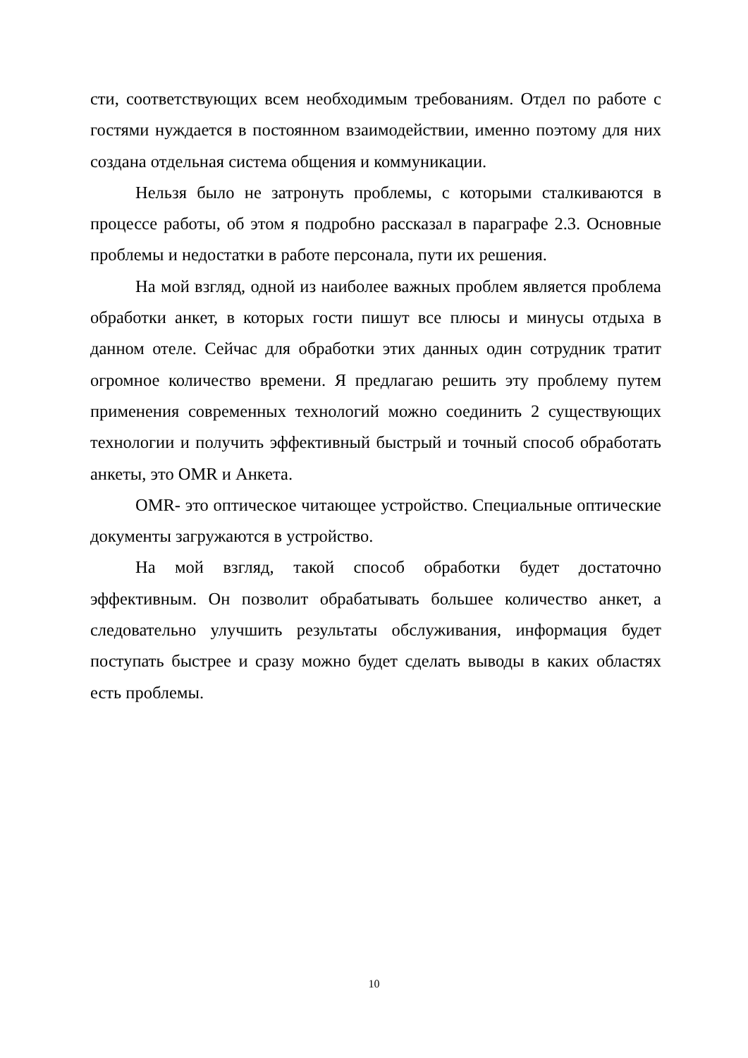сти, соответствующих всем необходимым требованиям. Отдел по работе с гостями нуждается в постоянном взаимодействии, именно поэтому для них создана отдельная система общения и коммуникации.
Нельзя было не затронуть проблемы, с которыми сталкиваются в процессе работы, об этом я подробно рассказал в параграфе 2.3. Основные проблемы и недостатки в работе персонала, пути их решения.
На мой взгляд, одной из наиболее важных проблем является проблема обработки анкет, в которых гости пишут все плюсы и минусы отдыха в данном отеле. Сейчас для обработки этих данных один сотрудник тратит огромное количество времени. Я предлагаю решить эту проблему путем применения современных технологий можно соединить 2 существующих технологии и получить эффективный быстрый и точный способ обработать анкеты, это OMR и Анкета.
OMR- это оптическое читающее устройство. Специальные оптические документы загружаются в устройство.
На мой взгляд, такой способ обработки будет достаточно эффективным. Он позволит обрабатывать большее количество анкет, а следовательно улучшить результаты обслуживания, информация будет поступать быстрее и сразу можно будет сделать выводы в каких областях есть проблемы.
10